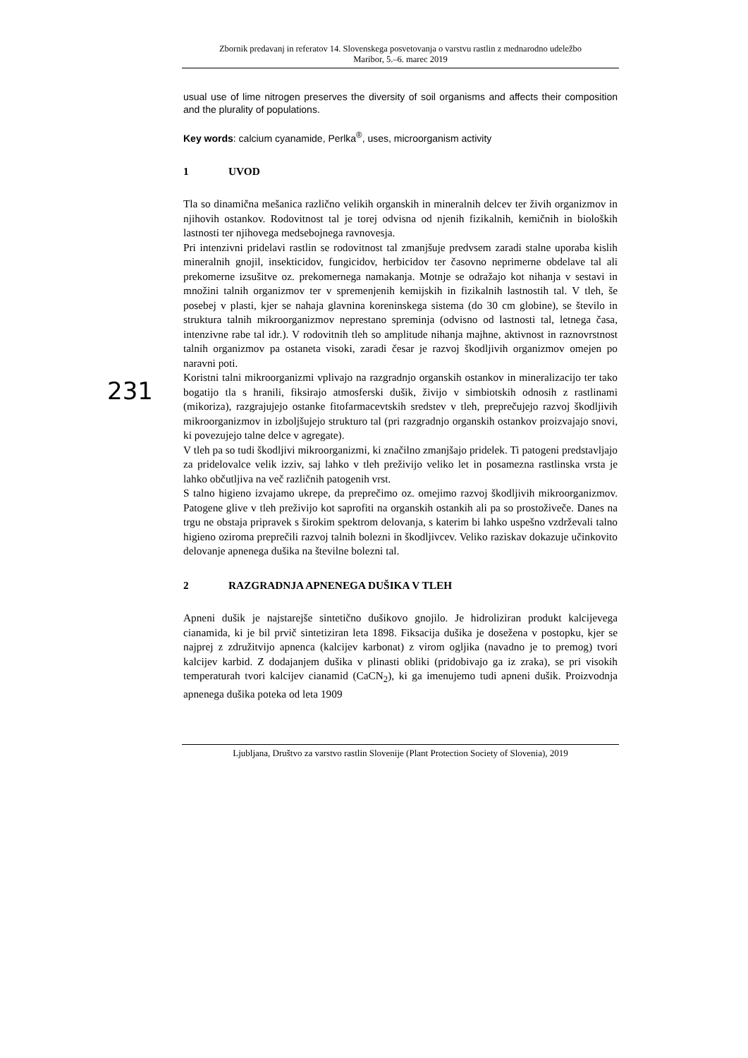Zbornik predavanj in referatov 14. Slovenskega posvetovanja o varstvu rastlin z mednarodno udeležbo
Maribor, 5.–6. marec 2019
usual use of lime nitrogen preserves the diversity of soil organisms and affects their composition and the plurality of populations.
Key words: calcium cyanamide, Perlka<sup>®</sup>, uses, microorganism activity
1 UVOD
Tla so dinamična mešanica različno velikih organskih in mineralnih delcev ter živih organizmov in njihovih ostankov. Rodovitnost tal je torej odvisna od njenih fizikalnih, kemičnih in bioloških lastnosti ter njihovega medsebojnega ravnovesja.
Pri intenzivni pridelavi rastlin se rodovitnost tal zmanjšuje predvsem zaradi stalne uporaba kislih mineralnih gnojil, insekticidov, fungicidov, herbicidov ter časovno neprimerne obdelave tal ali prekomerne izsušitve oz. prekomernega namakanja. Motnje se odražajo kot nihanja v sestavi in množini talnih organizmov ter v spremenjenih kemijskih in fizikalnih lastnostih tal. V tleh, še posebej v plasti, kjer se nahaja glavnina koreninskega sistema (do 30 cm globine), se število in struktura talnih mikroorganizmov neprestano spreminja (odvisno od lastnosti tal, letnega časa, intenzivne rabe tal idr.). V rodovitnih tleh so amplitude nihanja majhne, aktivnost in raznovrstnost talnih organizmov pa ostaneta visoki, zaradi česar je razvoj škodljivih organizmov omejen po naravni poti.
Koristni talni mikroorganizmi vplivajo na razgradnjo organskih ostankov in mineralizacijo ter tako bogatijo tla s hranili, fiksirajo atmosferski dušik, živijo v simbiotskih odnosih z rastlinami (mikoriza), razgrajujejo ostanke fitofarmacevtskih sredstev v tleh, preprečujejo razvoj škodljivih mikroorganizmov in izboljšujejo strukturo tal (pri razgradnjo organskih ostankov proizvajajo snovi, ki povezujejo talne delce v agregate).
V tleh pa so tudi škodljivi mikroorganizmi, ki značilno zmanjšajo pridelek. Ti patogeni predstavljajo za pridelovalce velik izziv, saj lahko v tleh preživijo veliko let in posamezna rastlinska vrsta je lahko občutljiva na več različnih patogenih vrst.
S talno higieno izvajamo ukrepe, da preprečimo oz. omejimo razvoj škodljivih mikroorganizmov. Patogene glive v tleh preživijo kot saprofiti na organskih ostankih ali pa so prostoživeče. Danes na trgu ne obstaja pripravek s širokim spektrom delovanja, s katerim bi lahko uspešno vzdrževali talno higieno oziroma preprečili razvoj talnih bolezni in škodljivcev. Veliko raziskav dokazuje učinkovito delovanje apnenega dušika na številne bolezni tal.
2 RAZGRADNJA APNENEGA DUŠIKA V TLEH
Apneni dušik je najstarejše sintetično dušikovo gnojilo. Je hidroliziran produkt kalcijevega cianamida, ki je bil prvič sintetiziran leta 1898. Fiksacija dušika je dosežena v postopku, kjer se najprej z združitvijo apnenca (kalcijev karbonat) z virom ogljika (navadno je to premog) tvori kalcijev karbid. Z dodajanjem dušika v plinasti obliki (pridobivajo ga iz zraka), se pri visokih temperaturah tvori kalcijev cianamid (CaCN<sub>2</sub>), ki ga imenujemo tudi apneni dušik. Proizvodnja apnenega dušika poteka od leta 1909
231
Ljubljana, Društvo za varstvo rastlin Slovenije (Plant Protection Society of Slovenia), 2019